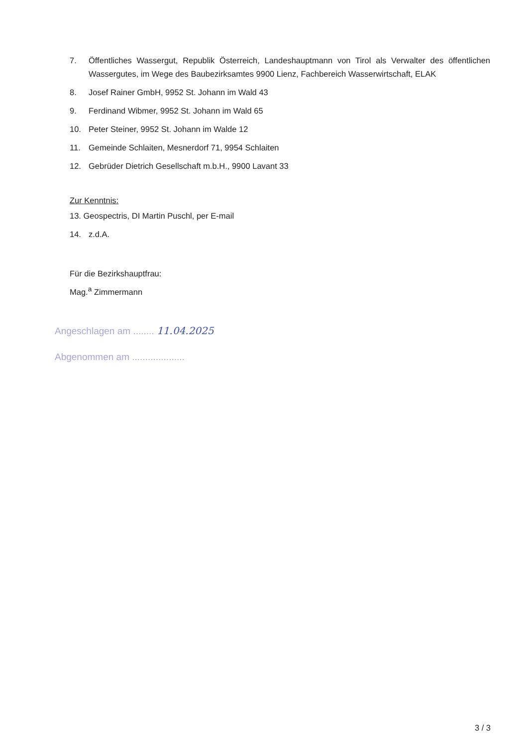7. Öffentliches Wassergut, Republik Österreich, Landeshauptmann von Tirol als Verwalter des öffentlichen Wassergutes, im Wege des Baubezirksamtes 9900 Lienz, Fachbereich Wasserwirtschaft, ELAK
8. Josef Rainer GmbH, 9952 St. Johann im Wald 43
9. Ferdinand Wibmer, 9952 St. Johann im Wald 65
10. Peter Steiner, 9952 St. Johann im Walde 12
11. Gemeinde Schlaiten, Mesnerdorf 71, 9954 Schlaiten
12. Gebrüder Dietrich Gesellschaft m.b.H., 9900 Lavant 33
Zur Kenntnis:
13. Geospectris, DI Martin Puschl, per E-mail
14. z.d.A.
Für die Bezirkshauptfrau:
Mag.<sup>a</sup> Zimmermann
Angeschlagen am ........ 11.04.2025
Abgenommen am ....................
3 / 3